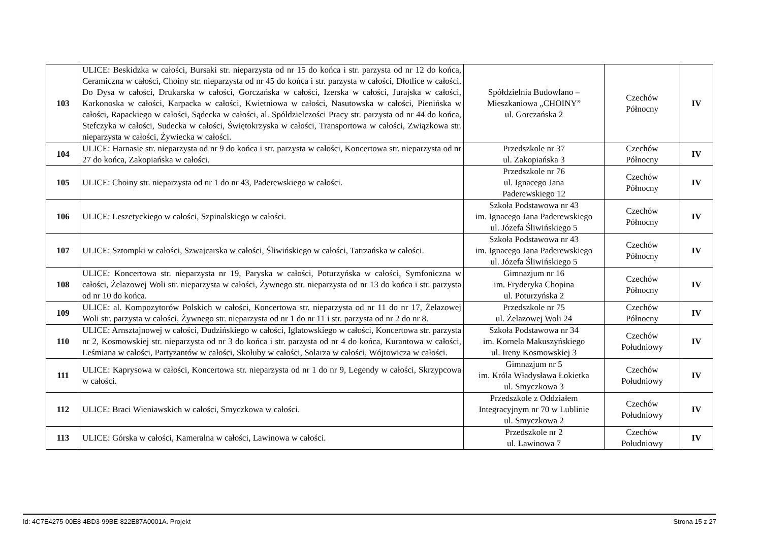| 103 | ULICE: Beskidzka w całości, Bursaki str. nieparzysta od nr 15 do końca i str. parzysta od nr 12 do końca, Ceramiczna w całości, Choiny str. nieparzysta od nr 45 do końca i str. parzysta w całości, Dłotlice w całości, Do Dysa w całości, Drukarska w całości, Gorczańska w całości, Izerska w całości, Jurajska w całości, Karkonoska w całości, Karpacka w całości, Kwietniowa w całości, Nasutowska w całości, Pienińska w całości, Rapackiego w całości, Sądecka w całości, al. Spółdzielczości Pracy str. parzysta od nr 44 do końca, Stefczyka w całości, Sudecka w całości, Świętokrzyska w całości, Transportowa w całości, Związkowa str. nieparzysta w całości, Żywiecka w całości. | Spółdzielnia Budowlano – Mieszkaniowa „CHOINY” ul. Gorczańska 2 | Czechów Północny | IV |
| 104 | ULICE: Harnasie str. nieparzysta od nr 9 do końca i str. parzysta w całości, Koncertowa str. nieparzysta od nr 27 do końca, Zakopiańska w całości. | Przedszkole nr 37 ul. Zakopiańska 3 | Czechów Północny | IV |
| 105 | ULICE: Choiny str. nieparzysta od nr 1 do nr 43, Paderewskiego w całości. | Przedszkole nr 76 ul. Ignacego Jana Paderewskiego 12 | Czechów Północny | IV |
| 106 | ULICE: Leszetyckiego w całości, Szpinalskiego w całości. | Szkoła Podstawowa nr 43 im. Ignacego Jana Paderewskiego ul. Józefa Śliwińskiego 5 | Czechów Północny | IV |
| 107 | ULICE: Sztompki w całości, Szwajcarska w całości, Śliwińskiego w całości, Tatrzańska w całości. | Szkoła Podstawowa nr 43 im. Ignacego Jana Paderewskiego ul. Józefa Śliwińskiego 5 | Czechów Północny | IV |
| 108 | ULICE: Koncertowa str. nieparzysta nr 19, Paryska w całości, Poturzyńska w całości, Symfoniczna w całości, Żelazowej Woli str. nieparzysta w całości, Żywnego str. nieparzysta od nr 13 do końca i str. parzysta od nr 10 do końca. | Gimnazjum nr 16 im. Fryderyka Chopina ul. Poturzyńska 2 | Czechów Północny | IV |
| 109 | ULICE: al. Kompozytorów Polskich w całości, Koncertowa str. nieparzysta od nr 11 do nr 17, Żelazowej Woli str. parzysta w całości, Żywnego str. nieparzysta od nr 1 do nr 11 i str. parzysta od nr 2 do nr 8. | Przedszkole nr 75 ul. Żelazowej Woli 24 | Czechów Północny | IV |
| 110 | ULICE: Arnsztajnowej w całości, Dudzińskiego w całości, Iglatowskiego w całości, Koncertowa str. parzysta nr 2, Kosmowskiej str. nieparzysta od nr 3 do końca i str. parzysta od nr 4 do końca, Kurantowa w całości, Leśmiana w całości, Partyzantów w całości, Skołuby w całości, Solarza w całości, Wójtowicza w całości. | Szkoła Podstawowa nr 34 im. Kornela Makuszyńskiego ul. Ireny Kosmowskiej 3 | Czechów Południowy | IV |
| 111 | ULICE: Kaprysowa w całości, Koncertowa str. nieparzysta od nr 1 do nr 9, Legendy w całości, Skrzypcowa w całości. | Gimnazjum nr 5 im. Króla Władysława Łokietka ul. Smyczkowa 3 | Czechów Południowy | IV |
| 112 | ULICE: Braci Wieniawskich w całości, Smyczkowa w całości. | Przedszkole z Oddziałem Integracyjnym nr 70 w Lublinie ul. Smyczkowa 2 | Czechów Południowy | IV |
| 113 | ULICE: Górska w całości, Kameralna w całości, Lawinowa w całości. | Przedszkole nr 2 ul. Lawinowa 7 | Czechów Południowy | IV |
Id: 4C7E4275-00E8-4BD3-99BE-822E87A0001A. Projekt Strona 15 z 27